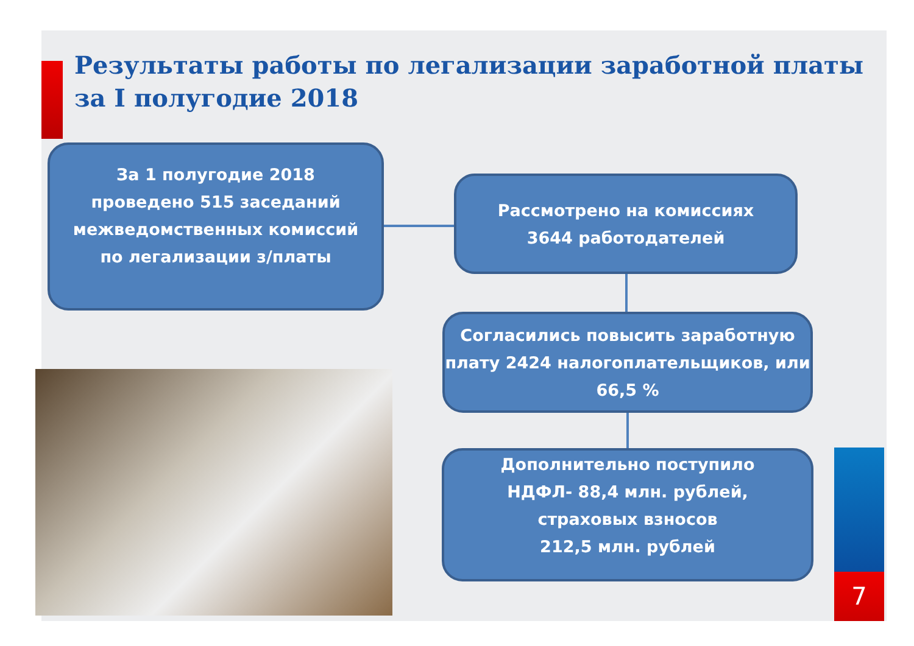Результаты работы по легализации заработной платы
за I полугодие 2018
За 1 полугодие 2018
проведено 515 заседаний
межведомственных комиссий
по легализации з/платы
Рассмотрено на комиссиях
3644 работодателей
Согласились повысить заработную плату 2424 налогоплательщиков, или 66,5 %
Дополнительно поступило
НДФЛ- 88,4 млн. рублей,
страховых взносов
212,5 млн. рублей
7